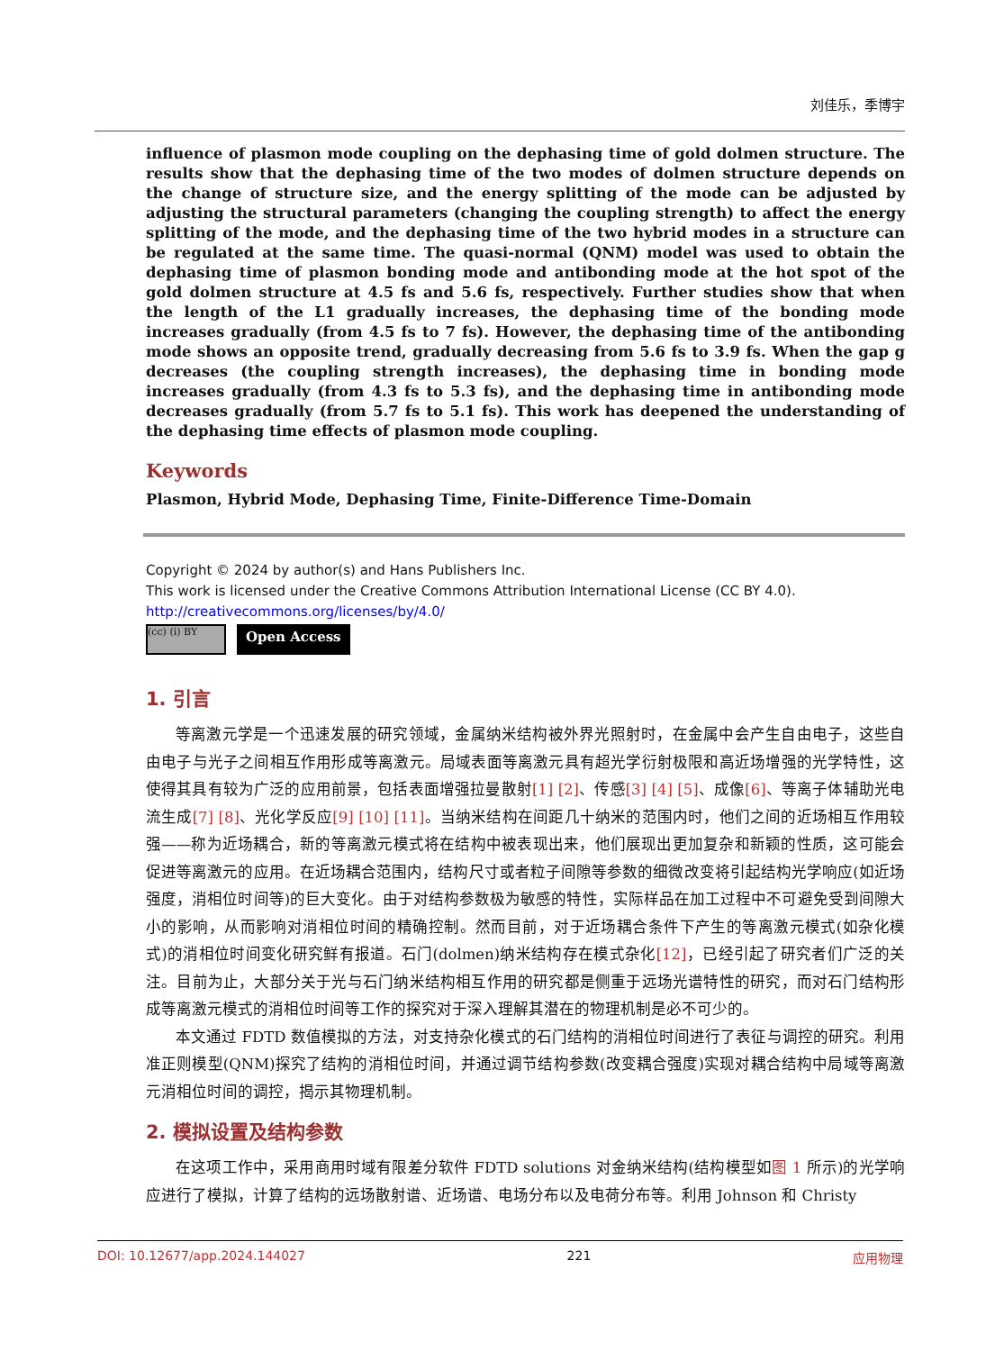刘佳乐，季博宇
influence of plasmon mode coupling on the dephasing time of gold dolmen structure. The results show that the dephasing time of the two modes of dolmen structure depends on the change of structure size, and the energy splitting of the mode can be adjusted by adjusting the structural parameters (changing the coupling strength) to affect the energy splitting of the mode, and the dephasing time of the two hybrid modes in a structure can be regulated at the same time. The quasi-normal (QNM) model was used to obtain the dephasing time of plasmon bonding mode and antibonding mode at the hot spot of the gold dolmen structure at 4.5 fs and 5.6 fs, respectively. Further studies show that when the length of the L1 gradually increases, the dephasing time of the bonding mode increases gradually (from 4.5 fs to 7 fs). However, the dephasing time of the antibonding mode shows an opposite trend, gradually decreasing from 5.6 fs to 3.9 fs. When the gap g decreases (the coupling strength increases), the dephasing time in bonding mode increases gradually (from 4.3 fs to 5.3 fs), and the dephasing time in antibonding mode decreases gradually (from 5.7 fs to 5.1 fs). This work has deepened the understanding of the dephasing time effects of plasmon mode coupling.
Keywords
Plasmon, Hybrid Mode, Dephasing Time, Finite-Difference Time-Domain
Copyright © 2024 by author(s) and Hans Publishers Inc.
This work is licensed under the Creative Commons Attribution International License (CC BY 4.0).
http://creativecommons.org/licenses/by/4.0/
(cc) (i) BY
Open Access
1. 引言
等离激元学是一个迅速发展的研究领域，金属纳米结构被外界光照射时，在金属中会产生自由电子，这些自由电子与光子之间相互作用形成等离激元。局域表面等离激元具有超光学衍射极限和高近场增强的光学特性，这使得其具有较为广泛的应用前景，包括表面增强拉曼散射[1] [2]、传感[3] [4] [5]、成像[6]、等离子体辅助光电流生成[7] [8]、光化学反应[9] [10] [11]。当纳米结构在间距几十纳米的范围内时，他们之间的近场相互作用较强——称为近场耦合，新的等离激元模式将在结构中被表现出来，他们展现出更加复杂和新颖的性质，这可能会促进等离激元的应用。在近场耦合范围内，结构尺寸或者粒子间隙等参数的细微改变将引起结构光学响应(如近场强度，消相位时间等)的巨大变化。由于对结构参数极为敏感的特性，实际样品在加工过程中不可避免受到间隙大小的影响，从而影响对消相位时间的精确控制。然而目前，对于近场耦合条件下产生的等离激元模式(如杂化模式)的消相位时间变化研究鲜有报道。石门(dolmen)纳米结构存在模式杂化[12]，已经引起了研究者们广泛的关注。目前为止，大部分关于光与石门纳米结构相互作用的研究都是侧重于远场光谱特性的研究，而对石门结构形成等离激元模式的消相位时间等工作的探究对于深入理解其潜在的物理机制是必不可少的。
本文通过 FDTD 数值模拟的方法，对支持杂化模式的石门结构的消相位时间进行了表征与调控的研究。利用准正则模型(QNM)探究了结构的消相位时间，并通过调节结构参数(改变耦合强度)实现对耦合结构中局域等离激元消相位时间的调控，揭示其物理机制。
2. 模拟设置及结构参数
在这项工作中，采用商用时域有限差分软件 FDTD solutions 对金纳米结构(结构模型如图 1 所示)的光学响应进行了模拟，计算了结构的远场散射谱、近场谱、电场分布以及电荷分布等。利用 Johnson 和 Christy
DOI: 10.12677/app.2024.144027 221 应用物理